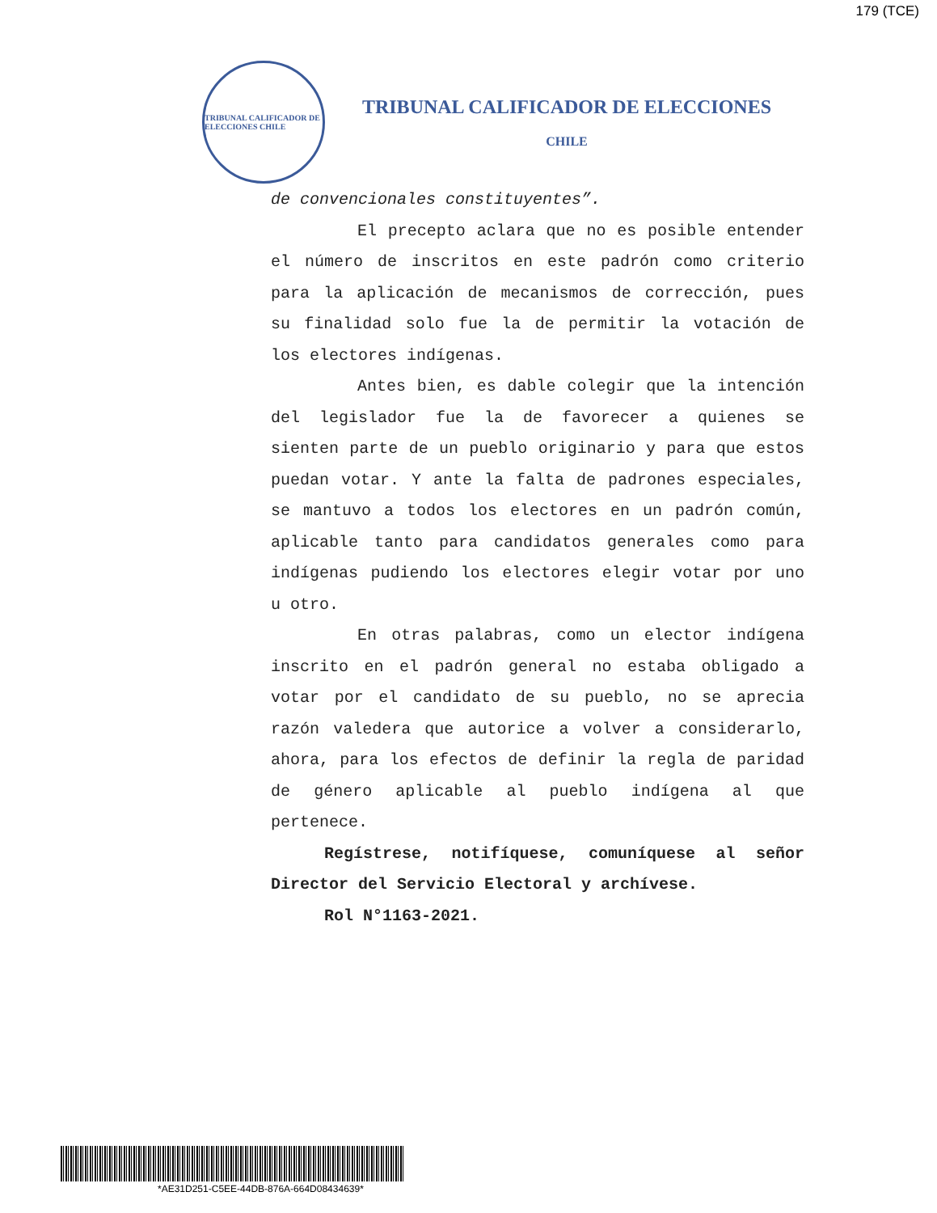179 (TCE)
TRIBUNAL CALIFICADOR DE ELECCIONES CHILE
TRIBUNAL CALIFICADOR DE ELECCIONES
CHILE
de convencionales constituyentes”.
El precepto aclara que no es posible entender el número de inscritos en este padrón como criterio para la aplicación de mecanismos de corrección, pues su finalidad solo fue la de permitir la votación de los electores indígenas.
Antes bien, es dable colegir que la intención del legislador fue la de favorecer a quienes se sienten parte de un pueblo originario y para que estos puedan votar. Y ante la falta de padrones especiales, se mantuvo a todos los electores en un padrón común, aplicable tanto para candidatos generales como para indígenas pudiendo los electores elegir votar por uno u otro.
En otras palabras, como un elector indígena inscrito en el padrón general no estaba obligado a votar por el candidato de su pueblo, no se aprecia razón valedera que autorice a volver a considerarlo, ahora, para los efectos de definir la regla de paridad de género aplicable al pueblo indígena al que pertenece.
Regístrese, notifíquese, comuníquese al señor Director del Servicio Electoral y archívese.
Rol N°1163-2021.
*AE31D251-C5EE-44DB-876A-664D08434639*